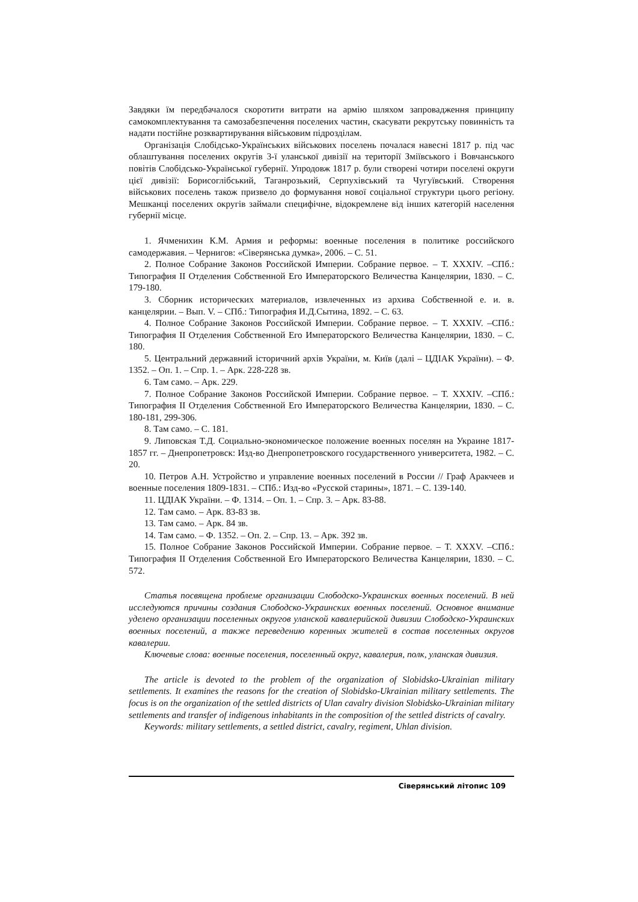Завдяки їм передбачалося скоротити витрати на армію шляхом запровадження принципу самокомплектування та самозабезпечення поселених частин, скасувати рекрутську повинність та надати постійне розквартирування військовим підрозділам.
Організація Слобідсько-Українських військових поселень почалася навесні 1817 р. під час облаштування поселених округів 3-ї уланської дивізії на території Зміївського і Вовчанського повітів Слобідсько-Української губернії. Упродовж 1817 р. були створені чотири поселені округи цієї дивізії: Борисоглібський, Таганрозький, Серпухівський та Чугуївський. Створення військових поселень також призвело до формування нової соціальної структури цього регіону. Мешканці поселених округів займали специфічне, відокремлене від інших категорій населення губернії місце.
1. Ячменихин К.М. Армия и реформы: военные поселения в политике российского самодержавия. – Чернигов: «Сіверянська думка», 2006. – С. 51.
2. Полное Собрание Законов Российской Империи. Собрание первое. – Т. XXXIV. –СПб.: Типография II Отделения Собственной Его Императорского Величества Канцелярии, 1830. – С. 179-180.
3. Сборник исторических материалов, извлеченных из архива Собственной е. и. в. канцелярии. – Вып. V. – СПб.: Типография И.Д.Сытина, 1892. – С. 63.
4. Полное Собрание Законов Российской Империи. Собрание первое. – Т. XXXIV. –СПб.: Типография II Отделения Собственной Его Императорского Величества Канцелярии, 1830. – С. 180.
5. Центральний державний історичний архів України, м. Київ (далі – ЦДІАК України). – Ф. 1352. – Оп. 1. – Спр. 1. – Арк. 228-228 зв.
6. Там само. – Арк. 229.
7. Полное Собрание Законов Российской Империи. Собрание первое. – Т. XXXIV. –СПб.: Типография II Отделения Собственной Его Императорского Величества Канцелярии, 1830. – С. 180-181, 299-306.
8. Там само. – С. 181.
9. Липовская Т.Д. Социально-экономическое положение военных поселян на Украине 1817-1857 гг. – Днепропетровск: Изд-во Днепропетровского государственного университета, 1982. – С. 20.
10. Петров А.Н. Устройство и управление военных поселений в России // Граф Аракчеев и военные поселения 1809-1831. – СПб.: Изд-во «Русской старины», 1871. – С. 139-140.
11. ЦДІАК України. – Ф. 1314. – Оп. 1. – Спр. 3. – Арк. 83-88.
12. Там само. – Арк. 83-83 зв.
13. Там само. – Арк. 84 зв.
14. Там само. – Ф. 1352. – Оп. 2. – Спр. 13. – Арк. 392 зв.
15. Полное Собрание Законов Российской Империи. Собрание первое. – Т. XXXV. –СПб.: Типография II Отделения Собственной Его Императорского Величества Канцелярии, 1830. – С. 572.
Статья посвящена проблеме организации Слободско-Украинских военных поселений. В ней исследуются причины создания Слободско-Украинских военных поселений. Основное внимание уделено организации поселенных округов уланской кавалерийской дивизии Слободско-Украинских военных поселений, а также переведению коренных жителей в состав поселенных округов кавалерии.
Ключевые слова: военные поселения, поселенный округ, кавалерия, полк, уланская дивизия.
The article is devoted to the problem of the organization of Slobidsko-Ukrainian military settlements. It examines the reasons for the creation of Slobidsko-Ukrainian military settlements. The focus is on the organization of the settled districts of Ulan cavalry division Slobidsko-Ukrainian military settlements and transfer of indigenous inhabitants in the composition of the settled districts of cavalry.
Keywords: military settlements, a settled district, cavalry, regiment, Uhlan division.
Сіверянський літопис 109